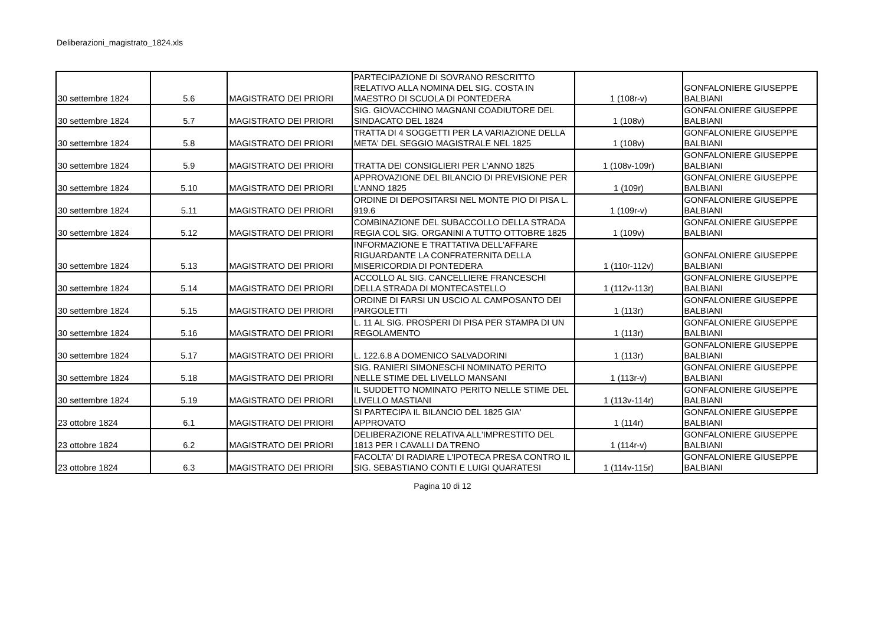Deliberazioni_magistrato_1824.xls
| 30 settembre 1824 | 5.6 | MAGISTRATO DEI PRIORI | PARTECIPAZIONE DI SOVRANO RESCRITTO RELATIVO ALLA NOMINA DEL SIG. COSTA IN MAESTRO DI SCUOLA DI PONTEDERA | 1 (108r-v) | GONFALONIERE GIUSEPPE BALBIANI |
| 30 settembre 1824 | 5.7 | MAGISTRATO DEI PRIORI | SIG. GIOVACCHINO MAGNANI COADIUTORE DEL SINDACATO DEL 1824 | 1 (108v) | GONFALONIERE GIUSEPPE BALBIANI |
| 30 settembre 1824 | 5.8 | MAGISTRATO DEI PRIORI | TRATTA DI 4 SOGGETTI PER LA VARIAZIONE DELLA META' DEL SEGGIO MAGISTRALE NEL 1825 | 1 (108v) | GONFALONIERE GIUSEPPE BALBIANI |
| 30 settembre 1824 | 5.9 | MAGISTRATO DEI PRIORI | TRATTA DEI CONSIGLIERI PER L'ANNO 1825 | 1 (108v-109r) | GONFALONIERE GIUSEPPE BALBIANI |
| 30 settembre 1824 | 5.10 | MAGISTRATO DEI PRIORI | APPROVAZIONE DEL BILANCIO DI PREVISIONE PER L'ANNO 1825 | 1 (109r) | GONFALONIERE GIUSEPPE BALBIANI |
| 30 settembre 1824 | 5.11 | MAGISTRATO DEI PRIORI | ORDINE DI DEPOSITARSI NEL MONTE PIO DI PISA L. 919.6 | 1 (109r-v) | GONFALONIERE GIUSEPPE BALBIANI |
| 30 settembre 1824 | 5.12 | MAGISTRATO DEI PRIORI | COMBINAZIONE DEL SUBACCOLLO DELLA STRADA REGIA COL SIG. ORGANINI A TUTTO OTTOBRE 1825 | 1 (109v) | GONFALONIERE GIUSEPPE BALBIANI |
| 30 settembre 1824 | 5.13 | MAGISTRATO DEI PRIORI | INFORMAZIONE E TRATTATIVA DELL'AFFARE RIGUARDANTE LA CONFRATERNITA DELLA MISERICORDIA DI PONTEDERA | 1 (110r-112v) | GONFALONIERE GIUSEPPE BALBIANI |
| 30 settembre 1824 | 5.14 | MAGISTRATO DEI PRIORI | ACCOLLO AL SIG. CANCELLIERE FRANCESCHI DELLA STRADA DI MONTECASTELLO | 1 (112v-113r) | GONFALONIERE GIUSEPPE BALBIANI |
| 30 settembre 1824 | 5.15 | MAGISTRATO DEI PRIORI | ORDINE DI FARSI UN USCIO AL CAMPOSANTO DEI PARGOLETTI | 1 (113r) | GONFALONIERE GIUSEPPE BALBIANI |
| 30 settembre 1824 | 5.16 | MAGISTRATO DEI PRIORI | L. 11 AL SIG. PROSPERI DI PISA PER STAMPA DI UN REGOLAMENTO | 1 (113r) | GONFALONIERE GIUSEPPE BALBIANI |
| 30 settembre 1824 | 5.17 | MAGISTRATO DEI PRIORI | L. 122.6.8 A DOMENICO SALVADORINI | 1 (113r) | GONFALONIERE GIUSEPPE BALBIANI |
| 30 settembre 1824 | 5.18 | MAGISTRATO DEI PRIORI | SIG. RANIERI SIMONESCHI NOMINATO PERITO NELLE STIME DEL LIVELLO MANSANI | 1 (113r-v) | GONFALONIERE GIUSEPPE BALBIANI |
| 30 settembre 1824 | 5.19 | MAGISTRATO DEI PRIORI | IL SUDDETTO NOMINATO PERITO NELLE STIME DEL LIVELLO MASTIANI | 1 (113v-114r) | GONFALONIERE GIUSEPPE BALBIANI |
| 23 ottobre 1824 | 6.1 | MAGISTRATO DEI PRIORI | SI PARTECIPA IL BILANCIO DEL 1825 GIA' APPROVATO | 1 (114r) | GONFALONIERE GIUSEPPE BALBIANI |
| 23 ottobre 1824 | 6.2 | MAGISTRATO DEI PRIORI | DELIBERAZIONE RELATIVA ALL'IMPRESTITO DEL 1813 PER I CAVALLI DA TRENO | 1 (114r-v) | GONFALONIERE GIUSEPPE BALBIANI |
| 23 ottobre 1824 | 6.3 | MAGISTRATO DEI PRIORI | FACOLTA' DI RADIARE L'IPOTECA PRESA CONTRO IL SIG. SEBASTIANO CONTI E LUIGI QUARATESI | 1 (114v-115r) | GONFALONIERE GIUSEPPE BALBIANI |
Pagina 10 di 12